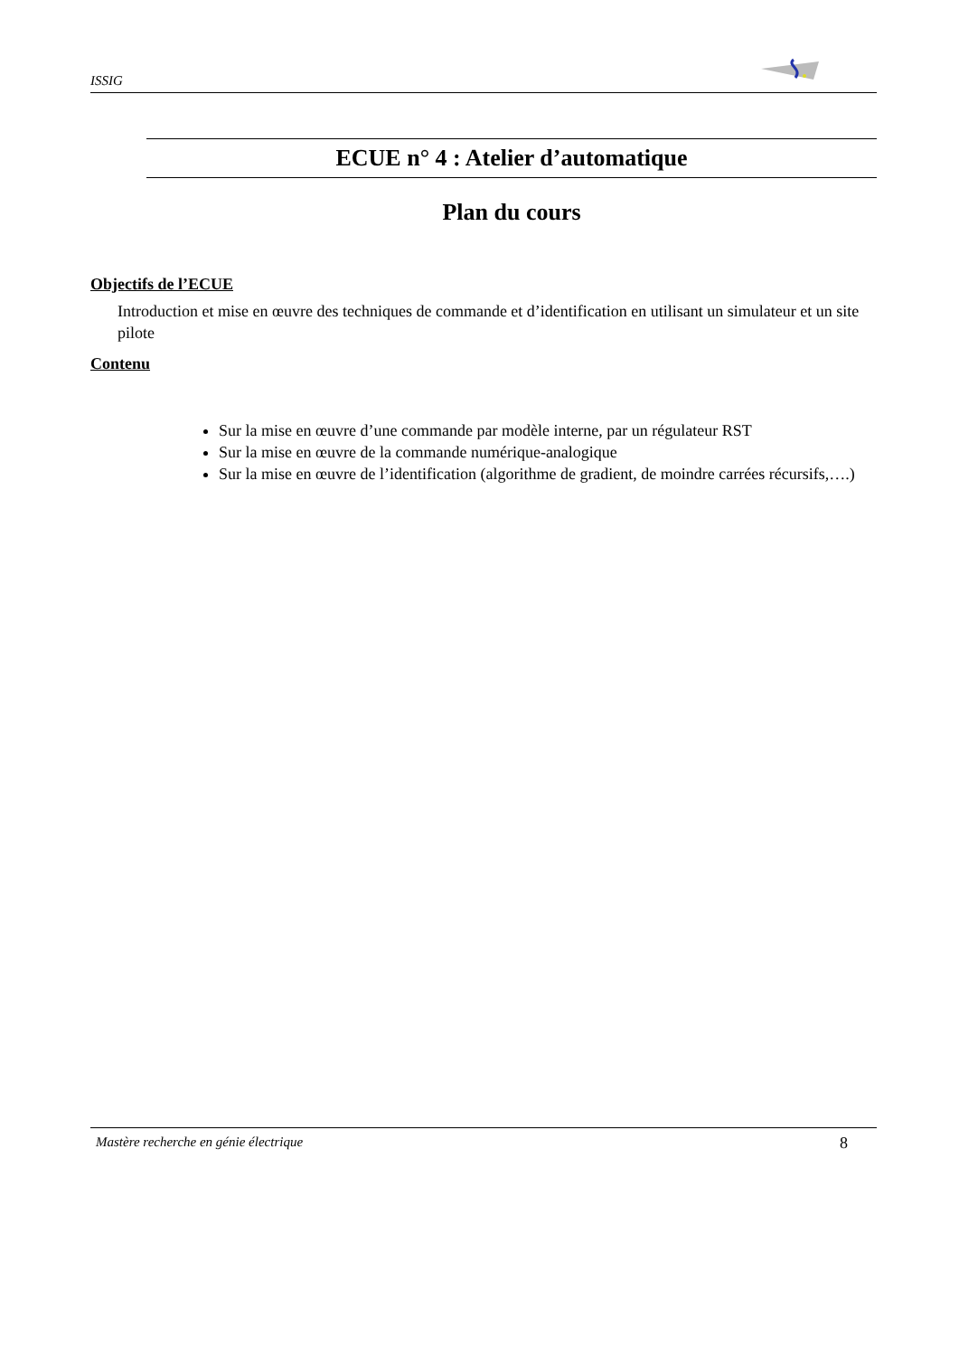ISSIG
ECUE n° 4 : Atelier d’automatique
Plan du cours
Objectifs de l’ECUE
Introduction et mise en œuvre des techniques de commande et d’identification en utilisant un simulateur et un site pilote
Contenu
Sur la mise en œuvre d’une commande par modèle interne, par un régulateur RST
Sur la mise en œuvre de la commande numérique-analogique
Sur la mise en œuvre de l’identification (algorithme de gradient, de moindre carrées récursifs,….)
Mastère recherche en génie électrique 8